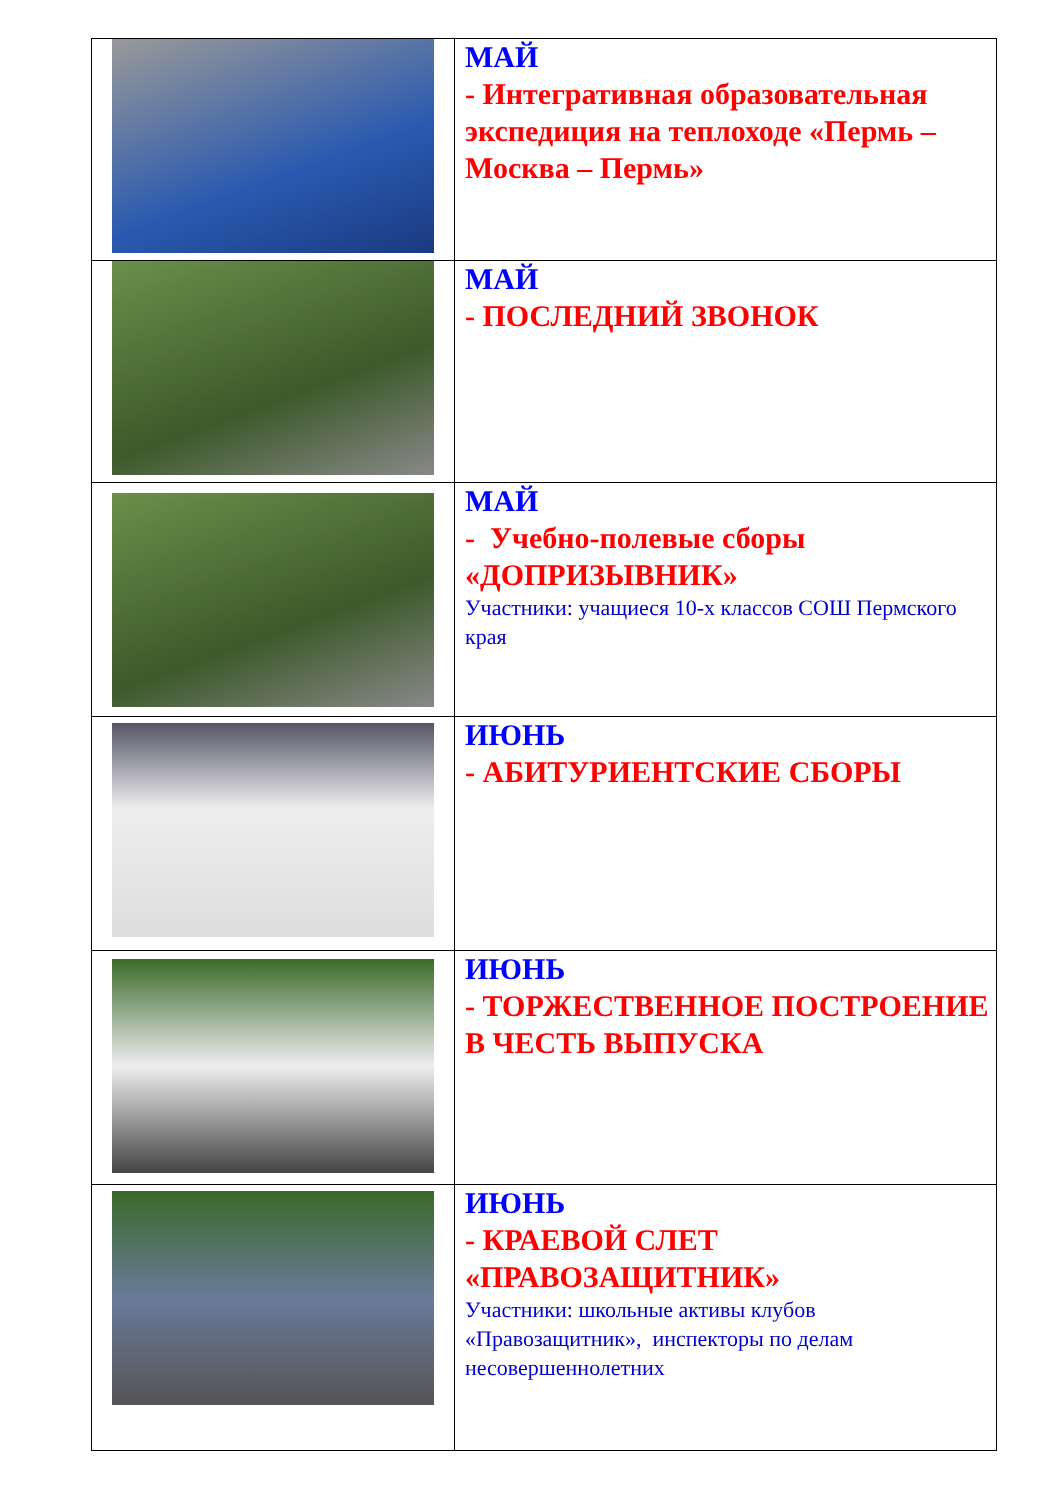| | МАЙ - Интегративная образовательная экспедиция на теплоходе «Пермь – Москва – Пермь» |
| | МАЙ - ПОСЛЕДНИЙ ЗВОНОК |
| | МАЙ - Учебно-полевые сборы «ДОПРИЗЫВНИК» Участники: учащиеся 10-х классов СОШ Пермского края |
| | ИЮНЬ - АБИТУРИЕНТСКИЕ СБОРЫ |
| | ИЮНЬ - ТОРЖЕСТВЕННОЕ ПОСТРОЕНИЕ В ЧЕСТЬ ВЫПУСКА |
| | ИЮНЬ - КРАЕВОЙ СЛЕТ «ПРАВОЗАЩИТНИК» Участники: школьные активы клубов «Правозащитник», инспекторы по делам несовершеннолетних |